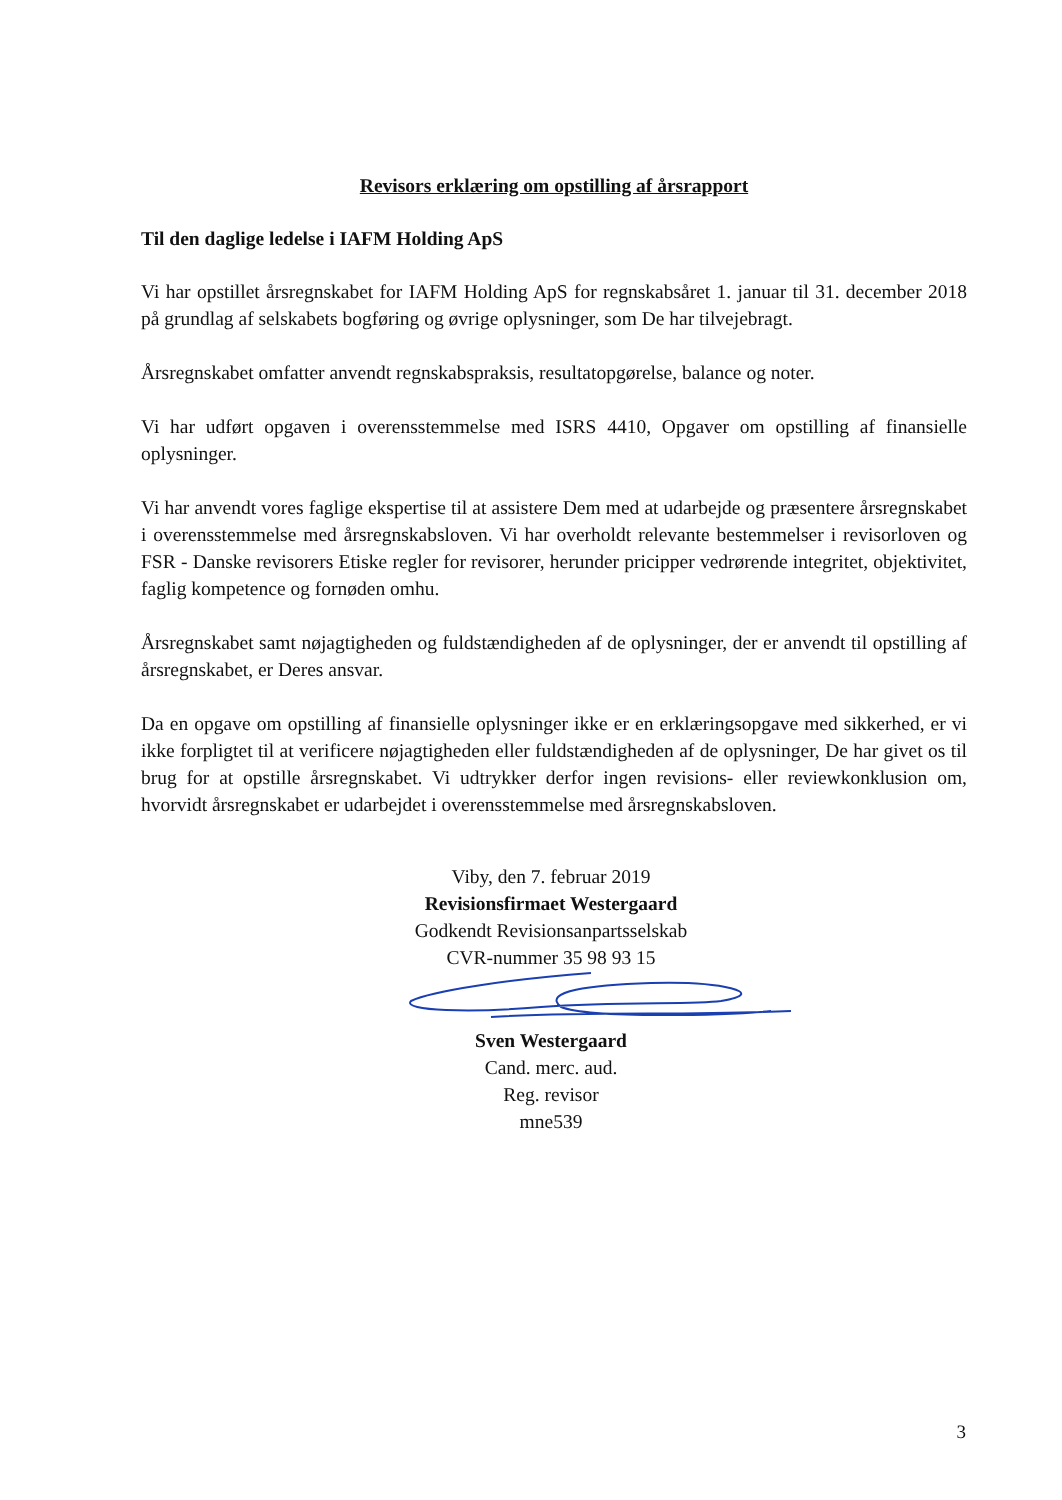Revisors erklæring om opstilling af årsrapport
Til den daglige ledelse i IAFM Holding ApS
Vi har opstillet årsregnskabet for IAFM Holding ApS for regnskabsåret 1. januar til 31. december 2018 på grundlag af selskabets bogføring og øvrige oplysninger, som De har tilvejebragt.
Årsregnskabet omfatter anvendt regnskabspraksis, resultatopgørelse, balance og noter.
Vi har udført opgaven i overensstemmelse med ISRS 4410, Opgaver om opstilling af finansielle oplysninger.
Vi har anvendt vores faglige ekspertise til at assistere Dem med at udarbejde og præsentere årsregnskabet i overensstemmelse med årsregnskabsloven. Vi har overholdt relevante bestemmelser i revisorloven og FSR - Danske revisorers Etiske regler for revisorer, herunder pricipper vedrørende integritet, objektivitet, faglig kompetence og fornøden omhu.
Årsregnskabet samt nøjagtigheden og fuldstændigheden af de oplysninger, der er anvendt til opstilling af årsregnskabet, er Deres ansvar.
Da en opgave om opstilling af finansielle oplysninger ikke er en erklæringsopgave med sikkerhed, er vi ikke forpligtet til at verificere nøjagtigheden eller fuldstændigheden af de oplysninger, De har givet os til brug for at opstille årsregnskabet. Vi udtrykker derfor ingen revisions- eller reviewkonklusion om, hvorvidt årsregnskabet er udarbejdet i overensstemmelse med årsregnskabsloven.
Viby, den 7. februar 2019
Revisionsfirmaet Westergaard
Godkendt Revisionsanpartsselskab
CVR-nummer 35 98 93 15
Sven Westergaard
Cand. merc. aud.
Reg. revisor
mne539
3